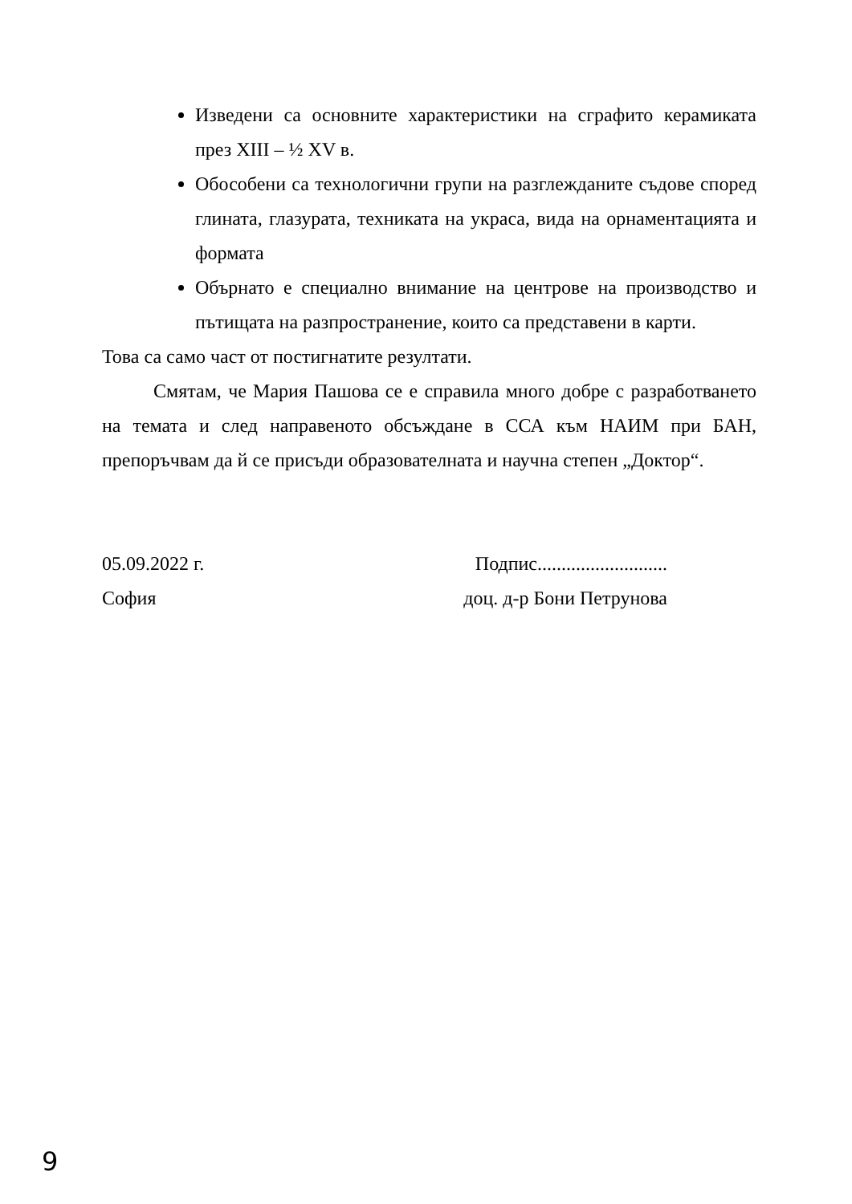Изведени са основните характеристики на сграфито керамиката през XIII – ½ XV в.
Обособени са технологични групи на разглежданите съдове според глината, глазурата, техниката на украса, вида на орнаментацията и формата
Обърнато е специално внимание на центрове на производство и пътищата на разпространение, които са представени в карти.
Това са само част от постигнатите резултати.
Смятам, че Мария Пашова се е справила много добре с разработването на темата и след направеното обсъждане в ССА към НАИМ при БАН, препоръчвам да й се присъди образователната и научна степен „Доктор“.
05.09.2022 г.
София
Подпис...........................
доц. д-р Бони Петрунова
9